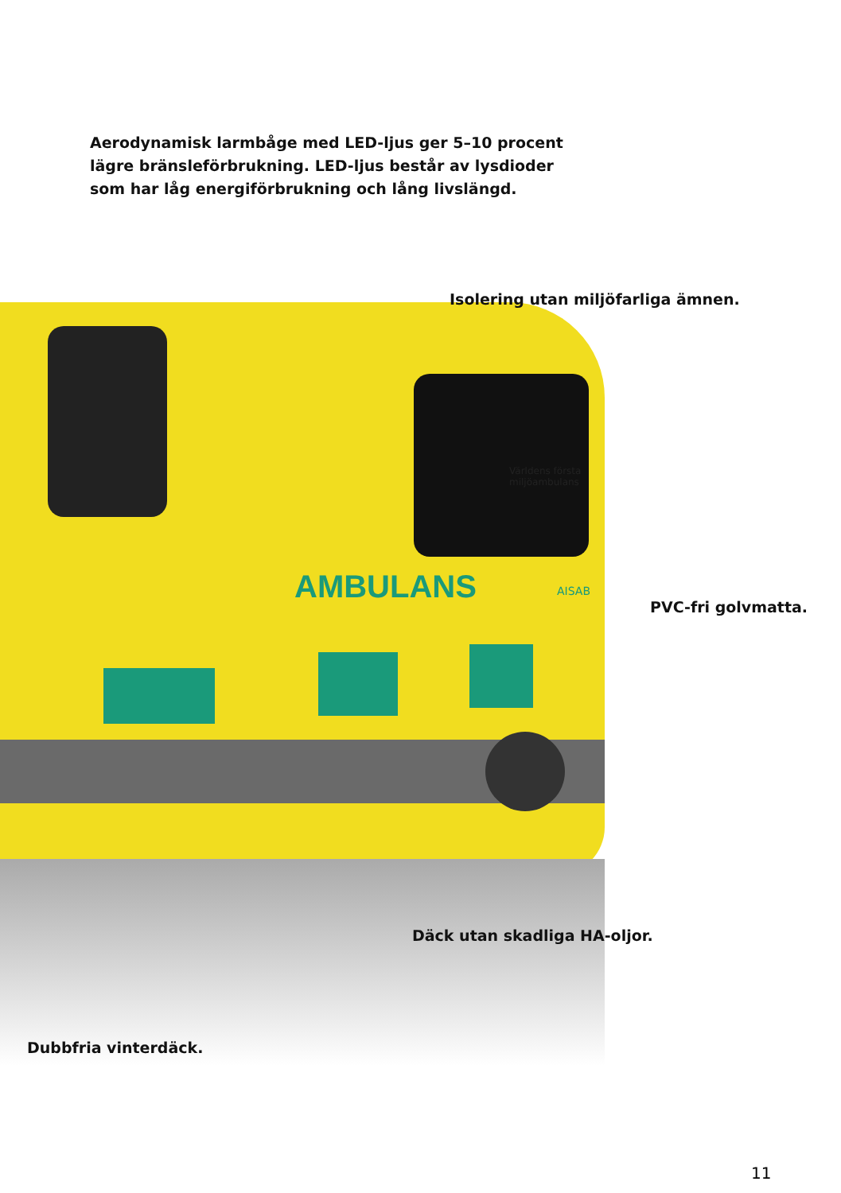Aerodynamisk larmbåge med LED-ljus ger 5–10 procent
lägre bränsleförbrukning. LED-ljus består av lysdioder
som har låg energiförbrukning och lång livslängd.
Isolering utan miljöfarliga ämnen.
AMBULANS
Världens första
miljöambulans
AISAB
PVC-fri golvmatta.
Däck utan skadliga HA-oljor.
Dubbfria vinterdäck.
11